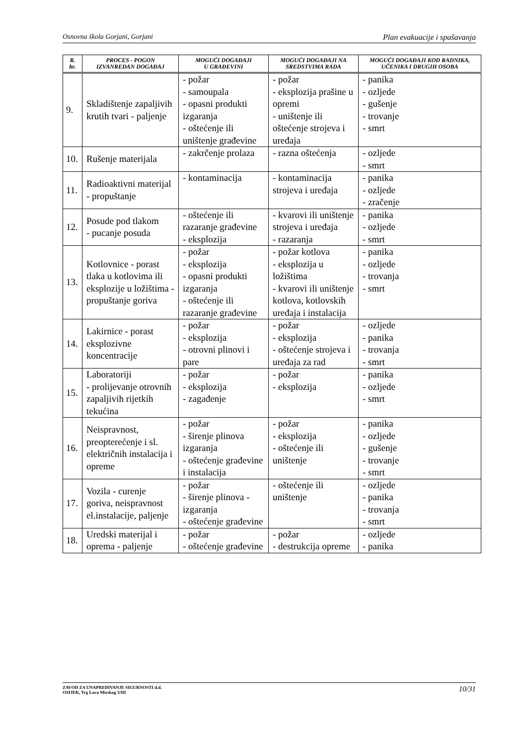Osnovna škola Gorjani, Gorjani Plan evakuacije i spašavanja
| R. br. | PROCES - POGON IZVANREDAN DOGAĐAJ | MOGUĆI DOGAĐAJI U GRAĐEVINI | MOGUĆI DOGAĐAJI NA SREDSTVIMA RADA | MOGUĆI DOGAĐAJI KOD RADNIKA, UČENIKA I DRUGIH OSOBA |
| --- | --- | --- | --- | --- |
| 9. | Skladištenje zapaljivih krutih tvari - paljenje | - požar - samoupala - opasni produkti izgaranja - oštećenje ili uništenje građevine | - požar - eksplozija prašine u opremi - uništenje ili oštećenje strojeva i uređaja | - panika - ozljede - gušenje - trovanje - smrt |
| 10. | Rušenje materijala | - zakrčenje prolaza | - razna oštećenja | - ozljede - smrt |
| 11. | Radioaktivni materijal - propuštanje | - kontaminacija | - kontaminacija strojeva i uređaja | - panika - ozljede - zračenje |
| 12. | Posude pod tlakom - pucanje posuda | - oštećenje ili razaranje građevine - eksplozija | - kvarovi ili uništenje strojeva i uređaja - razaranja | - panika - ozljede - smrt |
| 13. | Kotlovnice - porast tlaka u kotlovima ili eksplozije u ložištima - propuštanje goriva | - požar - eksplozija - opasni produkti izgaranja - oštećenje ili razaranje građevine | - požar kotlova - eksplozija u ložištima - kvarovi ili uništenje kotlova, kotlovskih uređaja i instalacija | - panika - ozljede - trovanja - smrt |
| 14. | Lakirnice - porast eksplozivne koncentracije | - požar - eksplozija - otrovni plinovi i pare | - požar - eksplozija - oštećenje strojeva i uređaja za rad | - ozljede - panika - trovanja - smrt |
| 15. | Laboratoriji - prolijevanje otrovnih zapaljivih rijetkih tekućina | - požar - eksplozija - zagađenje | - požar - eksplozija | - panika - ozljede - smrt |
| 16. | Neispravnost, preopterećenje i sl. električnih instalacija i opreme | - požar - širenje plinova izgaranja - oštećenje građevine i instalacija | - požar - eksplozija - oštećenje ili uništenje | - panika - ozljede - gušenje - trovanje - smrt |
| 17. | Vozila - curenje goriva, neispravnost el.instalacije, paljenje | - požar - širenje plinova - izgaranja - oštećenje građevine | - oštećenje ili uništenje | - ozljede - panika - trovanja - smrt |
| 18. | Uredski materijal i oprema - paljenje | - požar - oštećenje građevine | - požar - destrukcija opreme | - ozljede - panika |
ZAVOD ZA UNAPREĐIVANJE SIGURNOSTI d.d.
OSIJEK, Trg Lava Mirskog 3/III 10/31